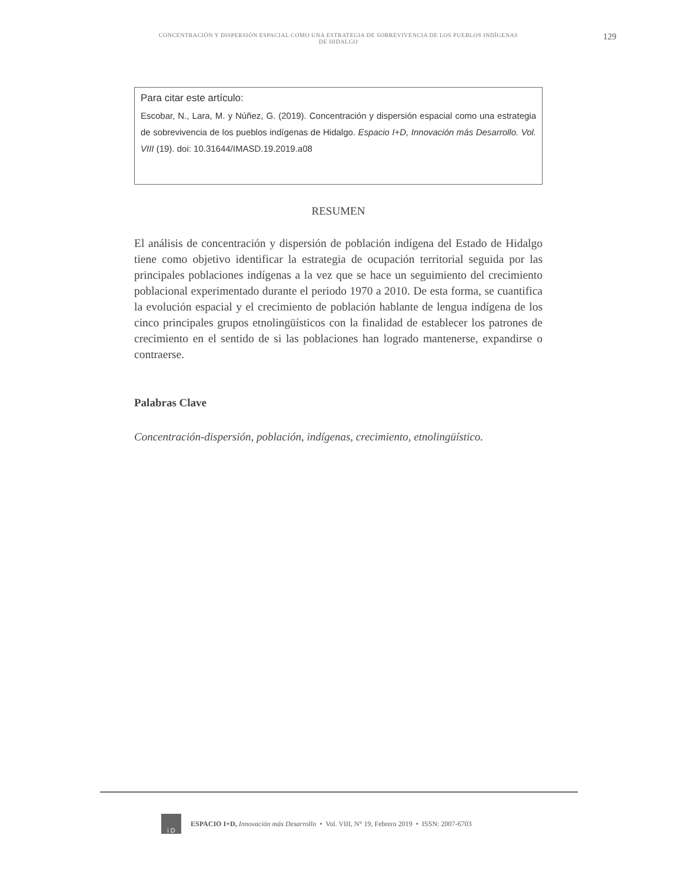CONCENTRACIÓN Y DISPERSIÓN ESPACIAL COMO UNA ESTRATEGIA DE SOBREVIVENCIA DE LOS PUEBLOS INDÍGENAS DE HIDALGO 129
Para citar este artículo:
Escobar, N., Lara, M. y Núñez, G. (2019). Concentración y dispersión espacial como una estrategia de sobrevivencia de los pueblos indígenas de Hidalgo. Espacio I+D, Innovación más Desarrollo. Vol. VIII (19). doi: 10.31644/IMASD.19.2019.a08
RESUMEN
El análisis de concentración y dispersión de población indígena del Estado de Hidalgo tiene como objetivo identificar la estrategia de ocupación territorial seguida por las principales poblaciones indígenas a la vez que se hace un seguimiento del crecimiento poblacional experimentado durante el periodo 1970 a 2010. De esta forma, se cuantifica la evolución espacial y el crecimiento de población hablante de lengua indígena de los cinco principales grupos etnolingüísticos con la finalidad de establecer los patrones de crecimiento en el sentido de si las poblaciones han logrado mantenerse, expandirse o contraerse.
Palabras Clave
Concentración-dispersión, población, indígenas, crecimiento, etnolingüístico.
i D
ESPACIO I+D, Innovación más Desarrollo • Vol. VIII, N° 19, Febrero 2019 • ISSN: 2007-6703